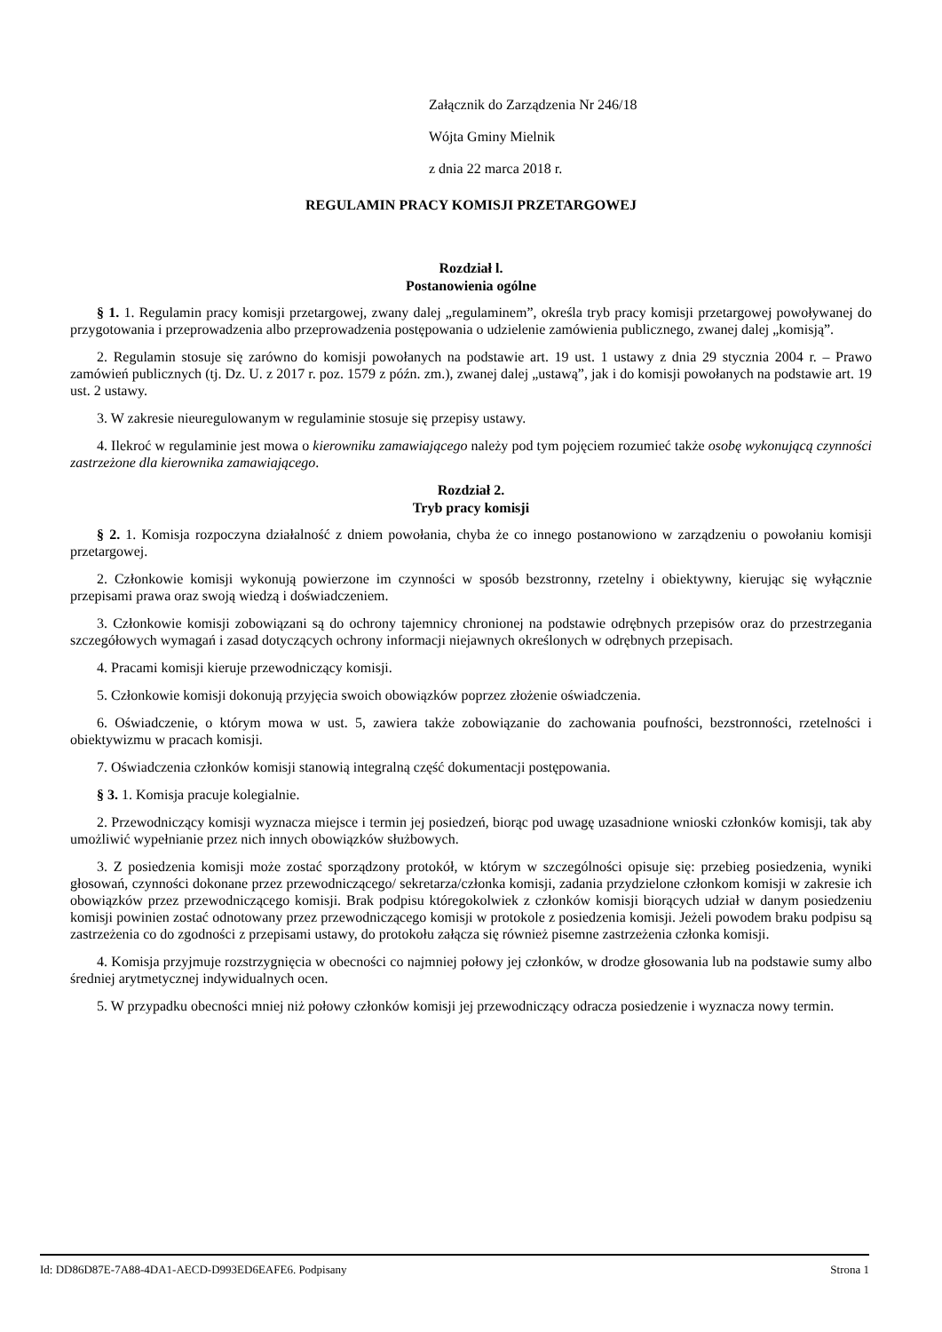Załącznik do Zarządzenia Nr 246/18
Wójta Gminy Mielnik
z dnia 22 marca 2018 r.
REGULAMIN PRACY KOMISJI PRZETARGOWEJ
Rozdział l.
Postanowienia ogólne
§ 1. 1. Regulamin pracy komisji przetargowej, zwany dalej „regulaminem”, określa tryb pracy komisji przetargowej powoływanej do przygotowania i przeprowadzenia albo przeprowadzenia postępowania o udzielenie zamówienia publicznego, zwanej dalej „komisją”.
2. Regulamin stosuje się zarówno do komisji powołanych na podstawie art. 19 ust. 1 ustawy z dnia 29 stycznia 2004 r. – Prawo zamówień publicznych (tj. Dz. U. z 2017 r. poz. 1579 z późn. zm.), zwanej dalej „ustawą”, jak i do komisji powołanych na podstawie art. 19 ust. 2 ustawy.
3. W zakresie nieuregulowanym w regulaminie stosuje się przepisy ustawy.
4. Ilekroć w regulaminie jest mowa o kierowniku zamawiającego należy pod tym pojęciem rozumieć także osobę wykonującą czynności zastrzeżone dla kierownika zamawiającego.
Rozdział 2.
Tryb pracy komisji
§ 2. 1. Komisja rozpoczyna działalność z dniem powołania, chyba że co innego postanowiono w zarządzeniu o powołaniu komisji przetargowej.
2. Członkowie komisji wykonują powierzone im czynności w sposób bezstronny, rzetelny i obiektywny, kierując się wyłącznie przepisami prawa oraz swoją wiedzą i doświadczeniem.
3. Członkowie komisji zobowiązani są do ochrony tajemnicy chronionej na podstawie odrębnych przepisów oraz do przestrzegania szczegółowych wymagań i zasad dotyczących ochrony informacji niejawnych określonych w odrębnych przepisach.
4. Pracami komisji kieruje przewodniczący komisji.
5. Członkowie komisji dokonują przyjęcia swoich obowiązków poprzez złożenie oświadczenia.
6. Oświadczenie, o którym mowa w ust. 5, zawiera także zobowiązanie do zachowania poufności, bezstronności, rzetelności i obiektywizmu w pracach komisji.
7. Oświadczenia członków komisji stanowią integralną część dokumentacji postępowania.
§ 3. 1. Komisja pracuje kolegialnie.
2. Przewodniczący komisji wyznacza miejsce i termin jej posiedzeń, biorąc pod uwagę uzasadnione wnioski członków komisji, tak aby umożliwić wypełnianie przez nich innych obowiązków służbowych.
3. Z posiedzenia komisji może zostać sporządzony protokół, w którym w szczególności opisuje się: przebieg posiedzenia, wyniki głosowań, czynności dokonane przez przewodniczącego/ sekretarza/członka komisji, zadania przydzielone członkom komisji w zakresie ich obowiązków przez przewodniczącego komisji. Brak podpisu któregokolwiek z członków komisji biorących udział w danym posiedzeniu komisji powinien zostać odnotowany przez przewodniczącego komisji w protokole z posiedzenia komisji. Jeżeli powodem braku podpisu są zastrzeżenia co do zgodności z przepisami ustawy, do protokołu załącza się również pisemne zastrzeżenia członka komisji.
4. Komisja przyjmuje rozstrzygnięcia w obecności co najmniej połowy jej członków, w drodze głosowania lub na podstawie sumy albo średniej arytmetycznej indywidualnych ocen.
5. W przypadku obecności mniej niż połowy członków komisji jej przewodniczący odracza posiedzenie i wyznacza nowy termin.
Id: DD86D87E-7A88-4DA1-AECD-D993ED6EAFE6. Podpisany Strona 1